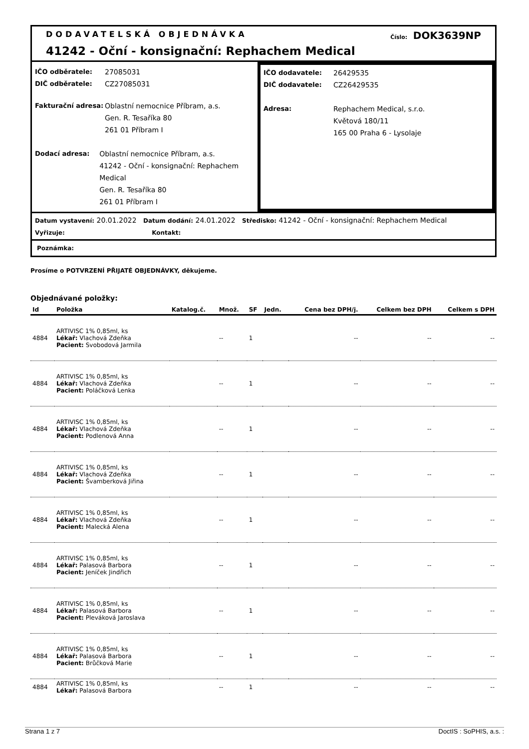DODAVATELSKÁ OBJEDNÁVKA Číslo: DOK3639NP
41242 - Oční - konsignační: Rephachem Medical
IČO odběratele: 27085031
DIČ odběratele: CZ27085031
Fakturační adresa: Oblastní nemocnice Příbram, a.s.
Gen. R. Tesaříka 80
261 01 Příbram I
Dodací adresa: Oblastní nemocnice Příbram, a.s.
41242 - Oční - konsignační: Rephachem Medical
Gen. R. Tesaříka 80
261 01 Příbram I
IČO dodavatele: 26429535
DIČ dodavatele: CZ26429535
Adresa: Rephachem Medical, s.r.o.
Květová 180/11
165 00 Praha 6 - Lysolaje
Datum vystavení: 20.01.2022 Datum dodání: 24.01.2022 Středisko: 41242 - Oční - konsignační: Rephachem Medical
Vyřizuje: Kontakt:
Poznámka:
Prosíme o POTVRZENÍ PŘIJATÉ OBJEDNÁVKY, děkujeme.
Objednávané položky:
| Id | Položka | Katalog.č. | Množ. | SF | Jedn. | Cena bez DPH/j. | Celkem bez DPH | Celkem s DPH |
| --- | --- | --- | --- | --- | --- | --- | --- | --- |
| 4884 | ARTIVISC 1% 0,85ml, ks Lékař: Vlachová Zdeňka Pacient: Svobodová Jarmila | | -- | 1 | | -- | -- | -- |
| 4884 | ARTIVISC 1% 0,85ml, ks Lékař: Vlachová Zdeňka Pacient: Poláčková Lenka | | -- | 1 | | -- | -- | -- |
| 4884 | ARTIVISC 1% 0,85ml, ks Lékař: Vlachová Zdeňka Pacient: Podlenová Anna | | -- | 1 | | -- | -- | -- |
| 4884 | ARTIVISC 1% 0,85ml, ks Lékař: Vlachová Zdeňka Pacient: Švamberková Jiřina | | -- | 1 | | -- | -- | -- |
| 4884 | ARTIVISC 1% 0,85ml, ks Lékař: Vlachová Zdeňka Pacient: Malecká Alena | | -- | 1 | | -- | -- | -- |
| 4884 | ARTIVISC 1% 0,85ml, ks Lékař: Palasová Barbora Pacient: Jeníček Jindřich | | -- | 1 | | -- | -- | -- |
| 4884 | ARTIVISC 1% 0,85ml, ks Lékař: Palasová Barbora Pacient: Pleváková Jaroslava | | -- | 1 | | -- | -- | -- |
| 4884 | ARTIVISC 1% 0,85ml, ks Lékař: Palasová Barbora Pacient: Brůčková Marie | | -- | 1 | | -- | -- | -- |
| 4884 | ARTIVISC 1% 0,85ml, ks Lékař: Palasová Barbora | | -- | 1 | | -- | -- | -- |
Strana 1 z 7 DoctIS : SoPHIS, a.s. :